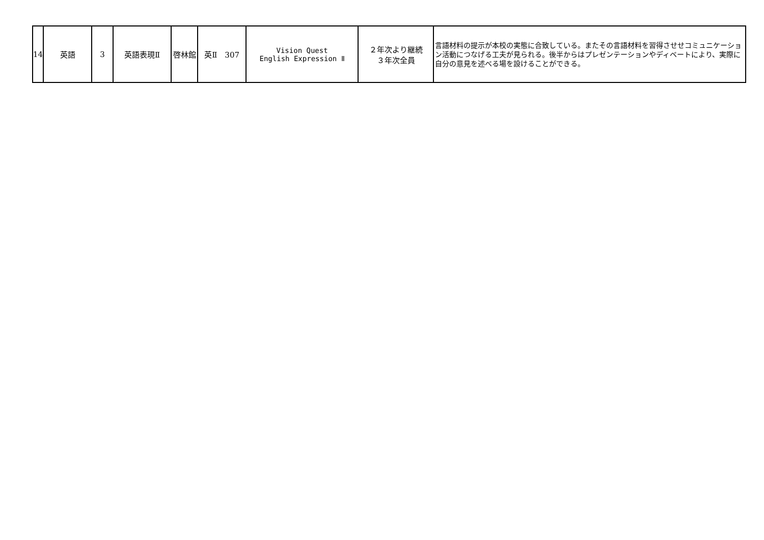| 14 | 英語 | 3 | 英語表現Ⅱ | 啓林館 | 英Ⅱ 307 | Vision Quest English Expression Ⅱ | ２年次より継続 ３年次全員 | 言語材料の提示が本校の実態に合致している。またその言語材料を習得させせコミュニケーション活動につなげる工夫が見られる。後半からはプレゼンテーションやディベートにより、実際に自分の意見を述べる場を設けることができる。 |